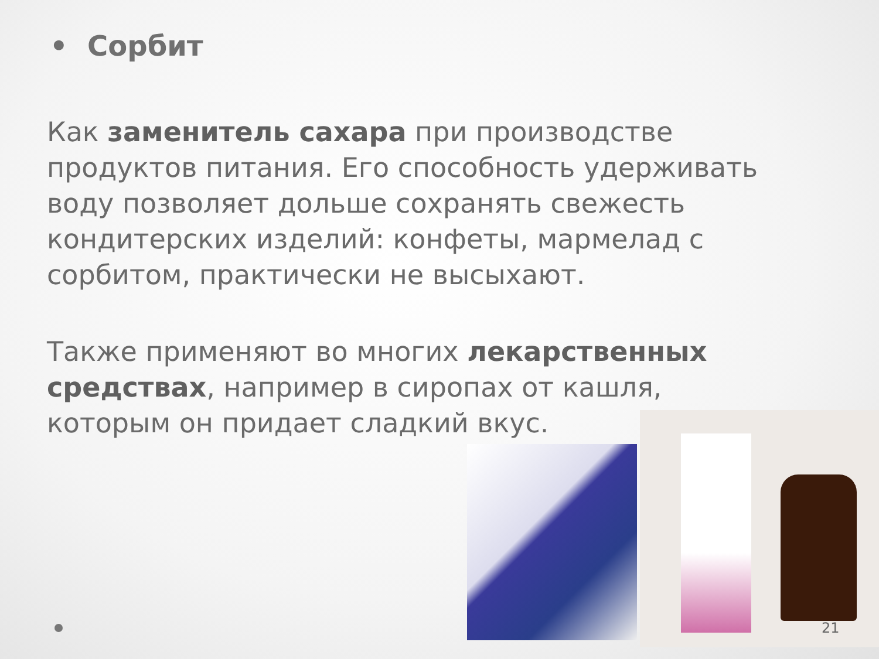• Сорбит
Как заменитель сахара при производстве продуктов питания. Его способность удерживать воду позволяет дольше сохранять свежесть кондитерских изделий: конфеты, мармелад с сорбитом, практически не высыхают.
Также применяют во многих лекарственных средствах, например в сиропах от кашля, которым он придает сладкий вкус.
21